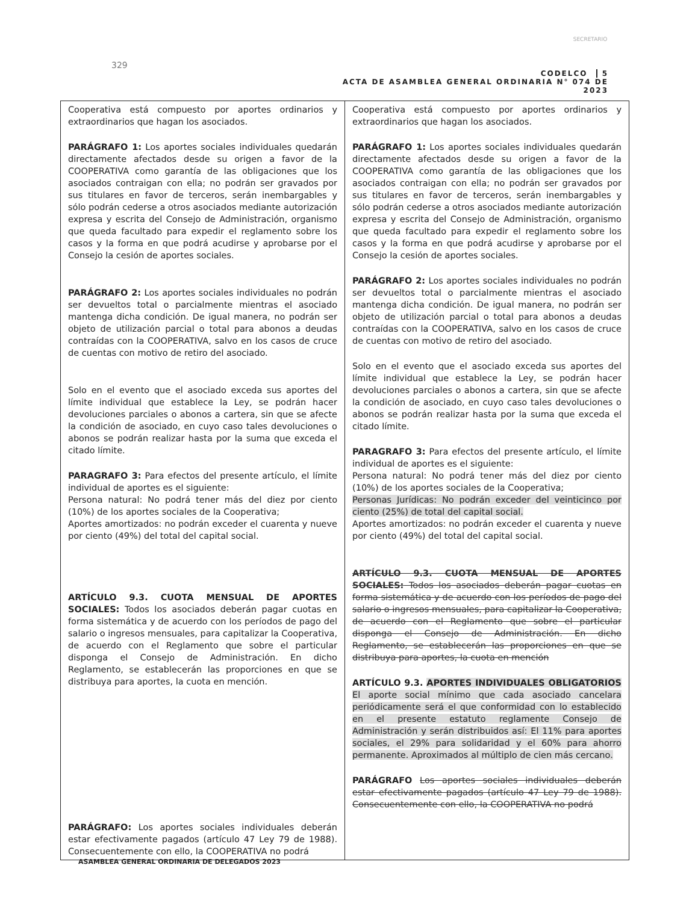329
SECRETARIO
CODELCO 5
ACTA DE ASAMBLEA GENERAL ORDINARIA N° 074 DE 2023
| Cooperativa está compuesto por aportes ordinarios y extraordinarios que hagan los asociados. PARÁGRAFO 1: Los aportes sociales individuales quedarán directamente afectados desde su origen a favor de la COOPERATIVA como garantía de las obligaciones que los asociados contraigan con ella; no podrán ser gravados por sus titulares en favor de terceros, serán inembargables y sólo podrán cederse a otros asociados mediante autorización expresa y escrita del Consejo de Administración, organismo que queda facultado para expedir el reglamento sobre los casos y la forma en que podrá acudirse y aprobarse por el Consejo la cesión de aportes sociales. PARÁGRAFO 2: Los aportes sociales individuales no podrán ser devueltos total o parcialmente mientras el asociado mantenga dicha condición. De igual manera, no podrán ser objeto de utilización parcial o total para abonos a deudas contraídas con la COOPERATIVA, salvo en los casos de cruce de cuentas con motivo de retiro del asociado. Solo en el evento que el asociado exceda sus aportes del límite individual que establece la Ley, se podrán hacer devoluciones parciales o abonos a cartera, sin que se afecte la condición de asociado, en cuyo caso tales devoluciones o abonos se podrán realizar hasta por la suma que exceda el citado límite. PARAGRAFO 3: Para efectos del presente artículo, el límite individual de aportes es el siguiente: Persona natural: No podrá tener más del diez por ciento (10%) de los aportes sociales de la Cooperativa; Aportes amortizados: no podrán exceder el cuarenta y nueve por ciento (49%) del total del capital social. ARTÍCULO 9.3. CUOTA MENSUAL DE APORTES SOCIALES: Todos los asociados deberán pagar cuotas en forma sistemática y de acuerdo con los períodos de pago del salario o ingresos mensuales, para capitalizar la Cooperativa, de acuerdo con el Reglamento que sobre el particular disponga el Consejo de Administración. En dicho Reglamento, se establecerán las proporciones en que se distribuya para aportes, la cuota en mención. PARÁGRAFO: Los aportes sociales individuales deberán estar efectivamente pagados (artículo 47 Ley 79 de 1988). Consecuentemente con ello, la COOPERATIVA no podrá | Cooperativa está compuesto por aportes ordinarios y extraordinarios que hagan los asociados. PARÁGRAFO 1: Los aportes sociales individuales quedarán directamente afectados desde su origen a favor de la COOPERATIVA como garantía de las obligaciones que los asociados contraigan con ella; no podrán ser gravados por sus titulares en favor de terceros, serán inembargables y sólo podrán cederse a otros asociados mediante autorización expresa y escrita del Consejo de Administración, organismo que queda facultado para expedir el reglamento sobre los casos y la forma en que podrá acudirse y aprobarse por el Consejo la cesión de aportes sociales. PARÁGRAFO 2: Los aportes sociales individuales no podrán ser devueltos total o parcialmente mientras el asociado mantenga dicha condición. De igual manera, no podrán ser objeto de utilización parcial o total para abonos a deudas contraídas con la COOPERATIVA, salvo en los casos de cruce de cuentas con motivo de retiro del asociado. Solo en el evento que el asociado exceda sus aportes del límite individual que establece la Ley, se podrán hacer devoluciones parciales o abonos a cartera, sin que se afecte la condición de asociado, en cuyo caso tales devoluciones o abonos se podrán realizar hasta por la suma que exceda el citado límite. PARAGRAFO 3: Para efectos del presente artículo, el límite individual de aportes es el siguiente: Persona natural: No podrá tener más del diez por ciento (10%) de los aportes sociales de la Cooperativa; Personas Jurídicas: No podrán exceder del veinticinco por ciento (25%) de total del capital social. Aportes amortizados: no podrán exceder el cuarenta y nueve por ciento (49%) del total del capital social. ARTÍCULO 9.3. CUOTA MENSUAL DE APORTES SOCIALES: Todos los asociados deberán pagar cuotas en forma sistemática y de acuerdo con los períodos de pago del salario o ingresos mensuales, para capitalizar la Cooperativa, de acuerdo con el Reglamento que sobre el particular disponga el Consejo de Administración. En dicho Reglamento, se establecerán las proporciones en que se distribuya para aportes, la cuota en mención ARTÍCULO 9.3. APORTES INDIVIDUALES OBLIGATORIOS El aporte social mínimo que cada asociado cancelara periódicamente será el que conformidad con lo establecido en el presente estatuto reglamente Consejo de Administración y serán distribuidos así: El 11% para aportes sociales, el 29% para solidaridad y el 60% para ahorro permanente. Aproximados al múltiplo de cien más cercano. PARÁGRAFO Los aportes sociales individuales deberán estar efectivamente pagados (artículo 47 Ley 79 de 1988). Consecuentemente con ello, la COOPERATIVA no podrá |
ASAMBLEA GENERAL ORDINARIA DE DELEGADOS 2023